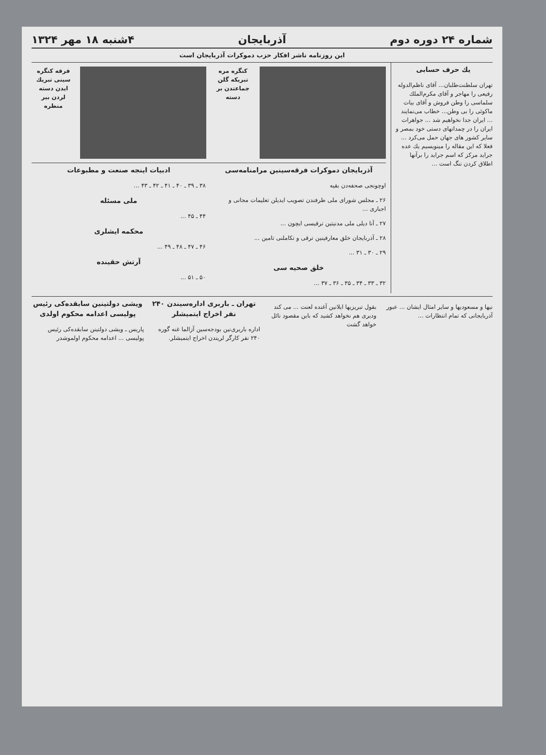شماره ۲۴ دوره دوم آذربایجان ۴شنبه ۱۸ مهر ۱۳۲۴
این روزنامه ناشر افکار حزب دموکرات آذربایجان است
یك حرف حسابی
تهران سلطنت‌طلبان... آقای ناظم‌الدوله رفیعی را مهاجر و آقای مکرم‌الملك سلماسی را وطن فروش و آقای بیات ماکوئی را بی وطن... خطاب می‌نمایند ... ایران جدا نخواهیم شد ... جواهرات ایران را در چمدانهای دستی خود بمصر و سایر کشور های جهان حمل می‌کرد ... فعلا که این مقاله را مینویسیم یك عده جراید مرکز که اسم جراید را برآنها اطلاق کردن ننگ است ...
کنگره مره تبریکه گلن جماعتدن بر دسته
فرقه کنگره سینی تبریك ایدن دسته لردن بیر منظره
آذربایجان دموکرات فرقه‌سینین مرامنامه‌سی
اوچونجی صحفه‌دن بقیه
۲۶ ـ مجلس شورای ملی طرفندن تصویب ایدیلن تعلیمات مجانی و اجباری ...
۲۷ ـ آنا دیلی ملی مدنیتین ترقیسی ایچون ...
۲۸ ـ آذربایجان خلق معارفینین ترقی و تکاملنی تامین ...
۲۹ ـ ۳۰ ـ ۳۱ ...
خلق صحیه سی
۳۲ ـ ۳۳ ـ ۳۴ ـ ۳۵ ـ ۳۶ ـ ۳۷ ...
ادبیات اینجه صنعت و مطبوعات
۳۸ ـ ۳۹ ـ ۴۰ ـ ۴۱ ـ ۴۲ ـ ۴۳ ...
ملی مسئله
۴۴ ـ ۴۵ ...
محکمه ایشلری
۴۶ ـ ۴۷ ـ ۴۸ ـ ۴۹ ...
آرتش حقینده
۵۰ ـ ۵۱ ...
نیها و مسعودیها و سایر امثال ایشان ... عبور آذربایجانی که تمام انتظارات ...
بقول تبریزیها ایلانین آغنده لعنت ... می کند ودیری هم نخواهد کشید که باین مقصود نائل خواهد گشت
تهران ـ باربری اداره‌سیندن ۲۴۰ نفر اخراج ایتمیشلر
اداره باربری‌نین بودجه‌سین آزالما غنه گوره ۲۴۰ نفر کارگر لریندن اخراج ایتمیشلر.
ویشی دولتینین سابقده‌کی رئیس پولیسی اعدامه محکوم اولدی
پاریس ـ ویشی دولتینن سابقده‌کی رئیس پولیسی ... اعدامه محکوم اولموشدر